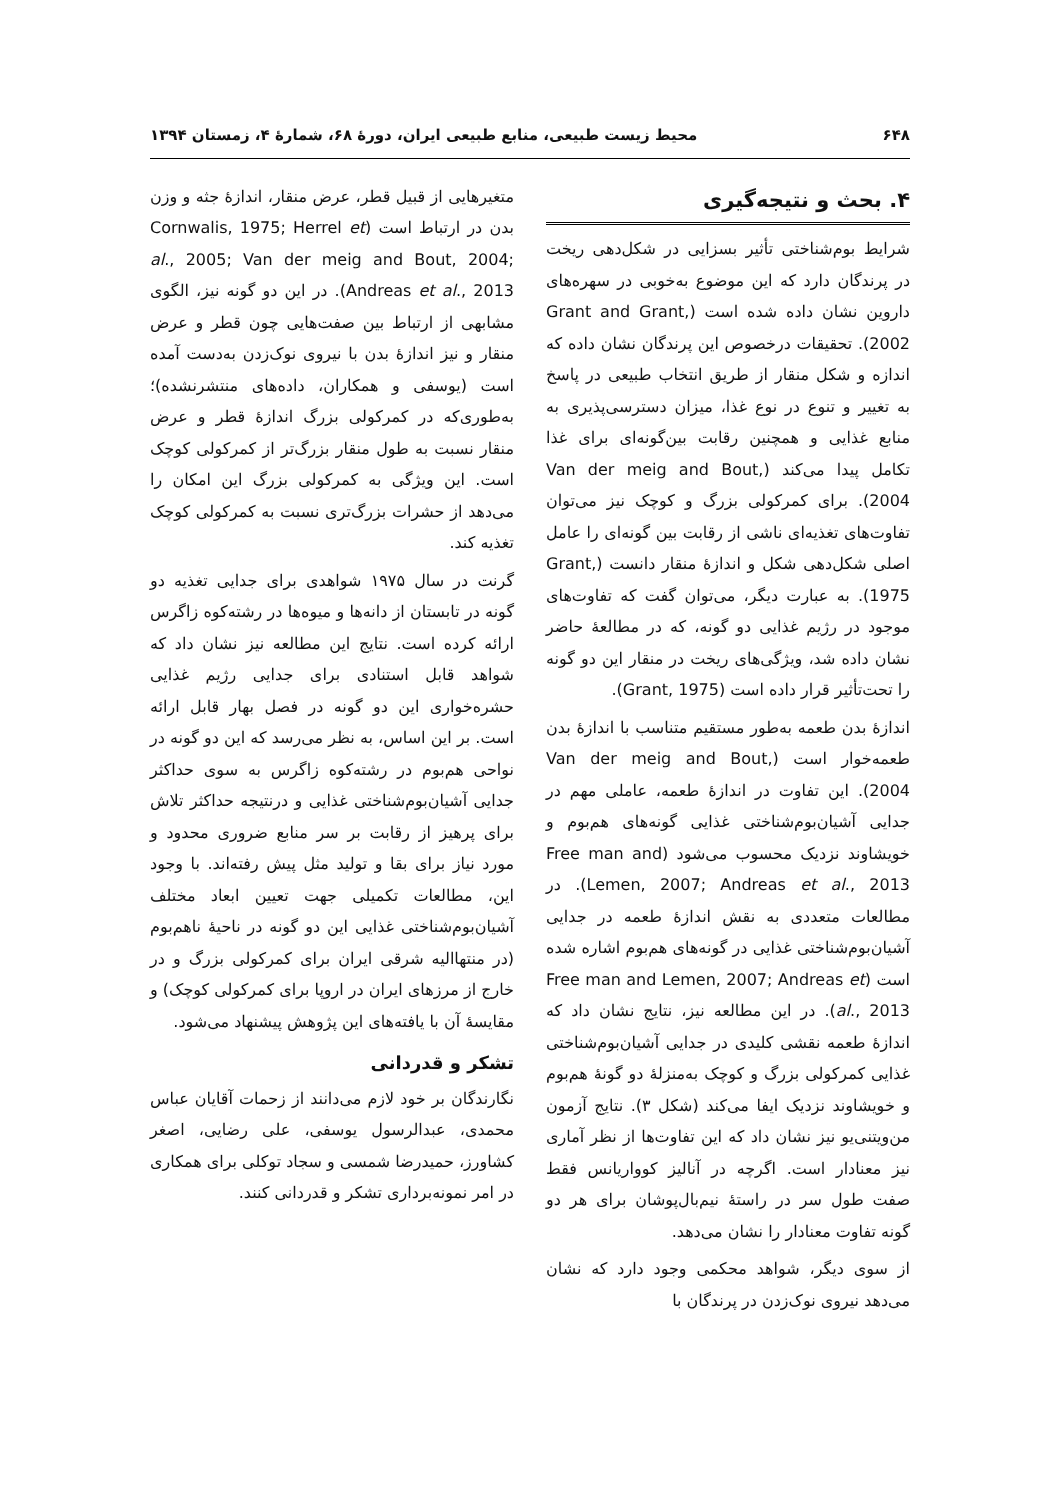۶۴۸ محیط زیست طبیعی، منابع طبیعی ایران، دورهٔ ۶۸، شمارهٔ ۴، زمستان ۱۳۹۴
۴. بحث و نتیجه‌گیری
شرایط بوم‌شناختی تأثیر بسزایی در شکل‌دهی ریخت در پرندگان دارد که این موضوع به‌خوبی در سهره‌های داروین نشان داده شده است (Grant and Grant, 2002). تحقیقات درخصوص این پرندگان نشان داده که اندازه و شکل منقار از طریق انتخاب طبیعی در پاسخ به تغییر و تنوع در نوع غذا، میزان دسترسی‌پذیری به منابع غذایی و همچنین رقابت بین‌گونه‌ای برای غذا تکامل پیدا می‌کند (Van der meig and Bout, 2004). برای کمرکولی بزرگ و کوچک نیز می‌توان تفاوت‌های تغذیه‌ای ناشی از رقابت بین گونه‌ای را عامل اصلی شکل‌دهی شکل و اندازهٔ منقار دانست (Grant, 1975). به عبارت دیگر، می‌توان گفت که تفاوت‌های موجود در رژیم غذایی دو گونه، که در مطالعهٔ حاضر نشان داده شد، ویژگی‌های ریخت در منقار این دو گونه را تحت‌تأثیر قرار داده است (Grant, 1975).
اندازهٔ بدن طعمه به‌طور مستقیم متناسب با اندازهٔ بدن طعمه‌خوار است (Van der meig and Bout, 2004). این تفاوت در اندازهٔ طعمه، عاملی مهم در جدایی آشیان‌بوم‌شناختی غذایی گونه‌های هم‌بوم و خویشاوند نزدیک محسوب می‌شود (Free man and Lemen, 2007; Andreas et al., 2013). در مطالعات متعددی به نقش اندازهٔ طعمه در جدایی آشیان‌بوم‌شناختی غذایی در گونه‌های هم‌بوم اشاره شده است (Free man and Lemen, 2007; Andreas et al., 2013). در این مطالعه نیز، نتایج نشان داد که اندازهٔ طعمه نقشی کلیدی در جدایی آشیان‌بوم‌شناختی غذایی کمرکولی بزرگ و کوچک به‌منزلهٔ دو گونهٔ هم‌بوم و خویشاوند نزدیک ایفا می‌کند (شکل ۳). نتایج آزمون من‌ویتنی‌یو نیز نشان داد که این تفاوت‌ها از نظر آماری نیز معنادار است. اگرچه در آنالیز کوواریانس فقط صفت طول سر در راستهٔ نیم‌بال‌پوشان برای هر دو گونه تفاوت معنادار را نشان می‌دهد.
از سوی دیگر، شواهد محکمی وجود دارد که نشان می‌دهد نیروی نوک‌زدن در پرندگان با
متغیرهایی از قبیل قطر، عرض منقار، اندازهٔ جثه و وزن بدن در ارتباط است (Cornwalis, 1975; Herrel et al., 2005; Van der meig and Bout, 2004; Andreas et al., 2013). در این دو گونه نیز، الگوی مشابهی از ارتباط بین صفت‌هایی چون قطر و عرض منقار و نیز اندازهٔ بدن با نیروی نوک‌زدن به‌دست آمده است (یوسفی و همکاران، داده‌های منتشرنشده)؛ به‌طوری‌که در کمرکولی بزرگ اندازهٔ قطر و عرض منقار نسبت به طول منقار بزرگ‌تر از کمرکولی کوچک است. این ویژگی به کمرکولی بزرگ این امکان را می‌دهد از حشرات بزرگ‌تری نسبت به کمرکولی کوچک تغذیه کند.
گرنت در سال ۱۹۷۵ شواهدی برای جدایی تغذیه دو گونه در تابستان از دانه‌ها و میوه‌ها در رشته‌کوه زاگرس ارائه کرده است. نتایج این مطالعه نیز نشان داد که شواهد قابل استنادی برای جدایی رژیم غذایی حشره‌خواری این دو گونه در فصل بهار قابل ارائه است. بر این اساس، به نظر می‌رسد که این دو گونه در نواحی هم‌بوم در رشته‌کوه زاگرس به سوی حداکثر جدایی آشیان‌بوم‌شناختی غذایی و درنتیجه حداکثر تلاش برای پرهیز از رقابت بر سر منابع ضروری محدود و مورد نیاز برای بقا و تولید مثل پیش رفته‌اند. با وجود این، مطالعات تکمیلی جهت تعیین ابعاد مختلف آشیان‌بوم‌شناختی غذایی این دو گونه در ناحیهٔ ناهم‌بوم (در منتهاالیه شرقی ایران برای کمرکولی بزرگ و در خارج از مرزهای ایران در اروپا برای کمرکولی کوچک) و مقایسهٔ آن با یافته‌های این پژوهش پیشنهاد می‌شود.
تشکر و قدردانی
نگارندگان بر خود لازم می‌دانند از زحمات آقایان عباس محمدی، عبدالرسول یوسفی، علی رضایی، اصغر کشاورز، حمیدرضا شمسی و سجاد توکلی برای همکاری در امر نمونه‌برداری تشکر و قدردانی کنند.